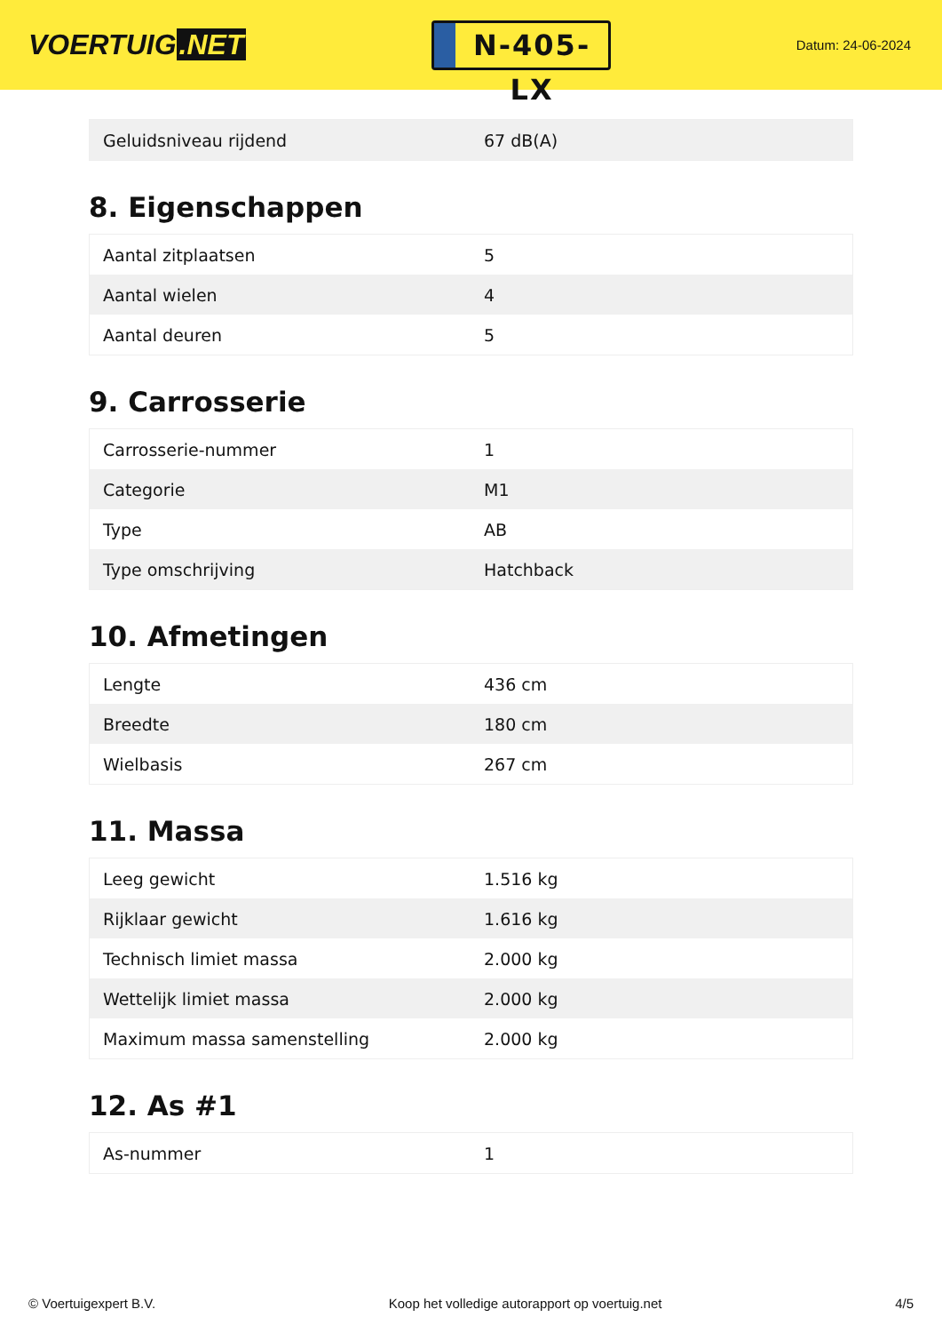VOERTUIG.NET
N-405-LX
Datum: 24-06-2024
| Geluidsniveau rijdend | 67 dB(A) |
8. Eigenschappen
| Aantal zitplaatsen | 5 |
| Aantal wielen | 4 |
| Aantal deuren | 5 |
9. Carrosserie
| Carrosserie-nummer | 1 |
| Categorie | M1 |
| Type | AB |
| Type omschrijving | Hatchback |
10. Afmetingen
| Lengte | 436 cm |
| Breedte | 180 cm |
| Wielbasis | 267 cm |
11. Massa
| Leeg gewicht | 1.516 kg |
| Rijklaar gewicht | 1.616 kg |
| Technisch limiet massa | 2.000 kg |
| Wettelijk limiet massa | 2.000 kg |
| Maximum massa samenstelling | 2.000 kg |
12. As #1
| As-nummer | 1 |
© Voertuigexpert B.V. Koop het volledige autorapport op voertuig.net 4/5